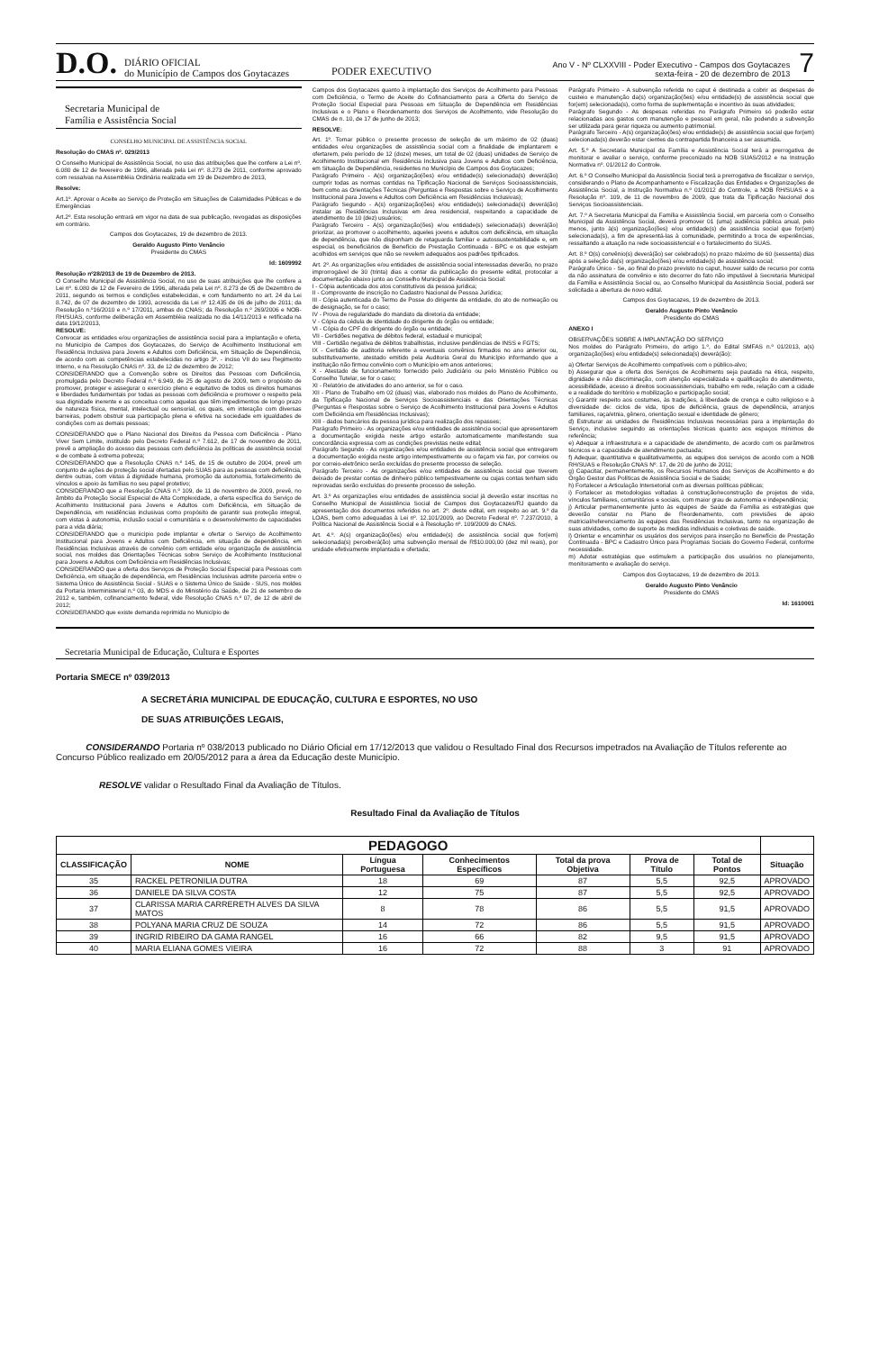D.O. DIÁRIO OFICIAL
do Município de Campos dos Goytacazes PODER EXECUTIVO Ano V - Nº CLXXVIII - Poder Executivo - Campos dos Goytacazes
sexta-feira - 20 de dezembro de 2013 7
Secretaria Municipal de
Família e Assistência Social
CONSELHO MUNICIPAL DE ASSISTÊNCIA SOCIAL
Resolução do CMAS nº. 029/2013
O Conselho Municipal de Assistência Social, no uso das atribuições que lhe confere a Lei nº. 6.080 de 12 de fevereiro de 1996, alterada pela Lei nº. 8.273 de 2011, conforme aprovado com ressalvas na Assembléia Ordinária realizada em 19 de Dezembro de 2013,
Resolve:
Art.1º. Aprovar o Aceite ao Serviço de Proteção em Situações de Calamidades Públicas e de Emergências
Art.2º. Esta resolução entrará em vigor na data de sua publicação, revogadas as disposições em contrário.
Campos dos Goytacazes, 19 de dezembro de 2013.
Geraldo Augusto Pinto Venâncio
Presidente do CMAS
Id: 1609992
Resolução nº28/2013 de 19 de Dezembro de 2013.
O Conselho Municipal de Assistência Social, no uso de suas atribuições que lhe confere a Lei nº. 6.080 de 12 de Fevereiro de 1996, alterada pela Lei nº. 8.273 de 05 de Dezembro de 2011, segundo os termos e condições estabelecidas, e com fundamento no art. 24 da Lei 8.742, de 07 de dezembro de 1993, acrescida da Lei nº 12.435 de 06 de julho de 2011; da Resolução n.º16/2010 e n.º 17/2011, ambas do CNAS; da Resolução n.º 269/2006 e NOB-RH/SUAS, conforme deliberação em Assembléia realizada no dia 14/11/2013 e retificada na data 19/12/2013,
RESOLVE:
Convocar as entidades e/ou organizações de assistência social para a implantação e oferta, no Município de Campos dos Goytacazes, do Serviço de Acolhimento Institucional em Residência Inclusiva para Jovens e Adultos com Deficiência, em Situação de Dependência, de acordo com as competências estabelecidas no artigo 3º. - inciso VII do seu Regimento Interno, e na Resolução CNAS nº. 33, de 12 de dezembro de 2012;
CONSIDERANDO que a Convenção sobre os Direitos das Pessoas com Deficiência, promulgada pelo Decreto Federal n.º 6.949, de 25 de agosto de 2009, tem o propósito de promover, proteger e assegurar o exercício pleno e equitativo de todos os direitos humanos e liberdades fundamentais por todas as pessoas com deficiência e promover o respeito pela sua dignidade inerente e as conceitua como aquelas que têm impedimentos de longo prazo de natureza física, mental, intelectual ou sensorial, os quais, em interação com diversas barreiras, podem obstruir sua participação plena e efetiva na sociedade em igualdades de condições com as demais pessoas;
CONSIDERANDO que o Plano Nacional dos Direitos da Pessoa com Deficiência - Plano Viver Sem Limite, instituído pelo Decreto Federal n.º 7.612, de 17 de novembro de 2011, prevê a ampliação do acesso das pessoas com deficiência às políticas de assistência social e de combate à extrema pobreza;
CONSIDERANDO que a Resolução CNAS n.º 145, de 15 de outubro de 2004, prevê um conjunto de ações de proteção social ofertadas pelo SUAS para as pessoas com deficiência, dentre outras, com vistas à dignidade humana, promoção da autonomia, fortalecimento de vínculos e apoio às famílias no seu papel protetivo;
CONSIDERANDO que a Resolução CNAS n.º 109, de 11 de novembro de 2009, prevê, no âmbito da Proteção Social Especial de Alta Complexidade, a oferta específica do Serviço de Acolhimento Institucional para Jovens e Adultos com Deficiência, em Situação de Dependência, em residências inclusivas como propósito de garantir sua proteção integral, com vistas à autonomia, inclusão social e comunitária e o desenvolvimento de capacidades para a vida diária;
CONSIDERANDO que o município pode implantar e ofertar o Serviço de Acolhimento Institucional para Jovens e Adultos com Deficiência, em situação de dependência, em Residências Inclusivas através de convênio com entidade e/ou organização de assistência social, nos moldes das Orientações Técnicas sobre Serviço de Acolhimento Institucional para Jovens e Adultos com Deficiência em Residências Inclusivas;
CONSIDERANDO que a oferta dos Serviços de Proteção Social Especial para Pessoas com Deficiência, em situação de dependência, em Residências Inclusivas admite parceria entre o Sistema Único de Assistência Social - SUAS e o Sistema Único de Saúde - SUS, nos moldes da Portaria Interministerial n.º 03, do MDS e do Ministério da Saúde, de 21 de setembro de 2012 e, também, cofinanciamento federal, vide Resolução CNAS n.º 07, de 12 de abril de 2012;
CONSIDERANDO que existe demanda reprimida no Município de
Campos dos Goytacazes quanto à implantação dos Serviços de Acolhimento para Pessoas com Deficiência, o Termo de Aceite do Cofinanciamento para a Oferta do Serviço de Proteção Social Especial para Pessoas em Situação de Dependência em Residências Inclusivas e o Plano e Reordenamento dos Serviços de Acolhimento, vide Resolução do CMAS de n. 10, de 17 de junho de 2013;
RESOLVE:
Art. 1º. Tornar público o presente processo de seleção de um máximo de 02 (duas) entidades e/ou organizações de assistência social com a finalidade de implantarem e ofertarem, pelo período de 12 (doze) meses, um total de 02 (duas) unidades de Serviço de Acolhimento Institucional em Residência Inclusiva para Jovens e Adultos com Deficiência, em Situação de Dependência, residentes no Município de Campos dos Goytacazes;
Parágrafo Primeiro - A(s) organização(ões) e/ou entidade(s) selecionada(s) deverá(ão) cumprir todas as normas contidas na Tipificação Nacional de Serviços Socioassistenciais, bem como as Orientações Técnicas (Perguntas e Respostas sobre o Serviço de Acolhimento Institucional para Jovens e Adultos com Deficiência em Residências Inclusivas);
Parágrafo Segundo - A(s) organização(ões) e/ou entidade(s) selecionada(s) deverá(ão) instalar as Residências Inclusivas em área residencial, respeitando a capacidade de atendimento de 10 (dez) usuários;
Parágrafo Terceiro - A(s) organização(ões) e/ou entidade(s) selecionada(s) deverá(ão) priorizar, ao promover o acolhimento, aqueles jovens e adultos com deficiência, em situação de dependência, que não disponham de retaguarda familiar e autossustentabilidade e, em especial, os beneficiários de Benefício de Prestação Continuada - BPC e os que estejam acolhidos em serviços que não se revelem adequados aos padrões tipificados.
Art. 2º. As organizações e/ou entidades de assistência social interessadas deverão, no prazo improrrogável de 30 (trinta) dias a contar da publicação do presente edital, protocolar a documentação abaixo junto ao Conselho Municipal de Assistência Social:
I - Cópia autenticada dos atos constitutivos da pessoa jurídica;
II - Comprovante de inscrição no Cadastro Nacional de Pessoa Jurídica;
III - Cópia autenticada do Termo de Posse do dirigente da entidade, do ato de nomeação ou de designação, se for o caso;
IV - Prova de regularidade do mandato da diretoria da entidade;
V - Cópia da cédula de identidade do dirigente do órgão ou entidade;
VI - Cópia do CPF do dirigente do órgão ou entidade;
VII - Certidões negativa de débitos federal, estadual e municipal;
VIII - Certidão negativa de débitos trabalhistas, inclusive pendências de INSS e FGTS;
IX - Certidão de auditoria referente a eventuais convênios firmados no ano anterior ou, substitutivamente, atestado emitido pela Auditoria Geral do Município informando que a instituição não firmou convênio com o Município em anos anteriores;
X - Atestado de funcionamento fornecido pelo Judiciário ou pelo Ministério Público ou Conselho Tutelar, se for o caso;
XI - Relatório de atividades do ano anterior, se for o caso.
XII - Plano de Trabalho em 02 (duas) vias, elaborado nos moldes do Plano de Acolhimento, da Tipificação Nacional de Serviços Socioassistenciais e das Orientações Técnicas (Perguntas e Respostas sobre o Serviço de Acolhimento Institucional para Jovens e Adultos com Deficiência em Residências Inclusivas);
XIII - dados bancários da pessoa jurídica para realização dos repasses;
Parágrafo Primeiro - As organizações e/ou entidades de assistência social que apresentarem a documentação exigida neste artigo estarão automaticamente manifestando sua concordância expressa com as condições previstas neste edital;
Parágrafo Segundo - As organizações e/ou entidades de assistência social que entregarem a documentação exigida neste artigo intempestivamente ou o façam via fax, por correios ou por correio-eletrônico serão excluídas do presente processo de seleção.
Parágrafo Terceiro - As organizações e/ou entidades de assistência social que tiverem deixado de prestar contas de dinheiro público tempestivamente ou cujas contas tenham sido reprovadas serão excluídas do presente processo de seleção.
Art. 3.º As organizações e/ou entidades de assistência social já deverão estar inscritas no Conselho Municipal de Assistência Social de Campos dos Goytacazes/RJ quando da apresentação dos documentos referidos no art. 2º. deste edital, em respeito ao art. 9.º da LOAS, bem como adequadas à Lei nº. 12.101/2009, ao Decreto Federal nº. 7.237/2010, à Política Nacional de Assistência Social e à Resolução nº. 109/2009 do CNAS.
Art. 4.º. A(s) organização(ões) e/ou entidade(s) de assistência social que for(em) selecionada(s) perceberá(ão) uma subvenção mensal de R$10.000,00 (dez mil reais), por unidade efetivamente implantada e ofertada;
Parágrafo Primeiro - A subvenção referida no caput é destinada a cobrir as despesas de custeio e manutenção da(s) organização(ões) e/ou entidade(s) de assistência social que for(em) selecionada(s), como forma de suplementação e incentivo às suas atividades;
Parágrafo Segundo - As despesas referidas no Parágrafo Primeiro só poderão estar relacionadas aos gastos com manutenção e pessoal em geral, não podendo a subvenção ser utilizada para gerar riqueza ou aumento patrimonial.
Parágrafo Terceiro - A(s) organização(ões) e/ou entidade(s) de assistência social que for(em) selecionada(s) deverão estar cientes da contrapartida financeira a ser assumida.
Art. 5.º A Secretaria Municipal da Família e Assistência Social terá a prerrogativa de monitorar e avaliar o serviço, conforme preconizado na NOB SUAS/2012 e na Instrução Normativa nº. 01/2012 do Controle.
Art. 6.º O Conselho Municipal da Assistência Social terá a prerrogativa de fiscalizar o serviço, considerando o Plano de Acompanhamento e Fiscalização das Entidades e Organizações de Assistência Social, a Instrução Normativa n.º 01/2012 do Controle, a NOB RH/SUAS e a Resolução nº. 109, de 11 de novembro de 2009, que trata da Tipificação Nacional dos Serviços Socioassistenciais.
Art. 7.º A Secretaria Municipal da Família e Assistência Social, em parceria com o Conselho Municipal da Assistência Social, deverá promover 01 (uma) audiência pública anual, pelo menos, junto à(s) organização(ões) e/ou entidade(s) de assistência social que for(em) selecionada(s), a fim de apresentá-las à comunidade, permitindo a troca de experiências, ressaltando a atuação na rede socioassistencial e o fortalecimento do SUAS.
Art. 8.º O(s) convênio(s) deverá(ão) ser celebrado(s) no prazo máximo de 60 (sessenta) dias após a seleção da(s) organização(ões) e/ou entidade(s) de assistência social;
Parágrafo Único - Se, ao final do prazo previsto no caput, houver saldo de recurso por conta da não assinatura de convênio e isto decorrer do fato não imputável à Secretaria Municipal da Família e Assistência Social ou, ao Conselho Municipal da Assistência Social, poderá ser solicitada a abertura de novo edital.
Campos dos Goytacazes, 19 de dezembro de 2013.
Geraldo Augusto Pinto Venâncio
Presidente do CMAS
ANEXO I
OBSERVAÇÕES SOBRE A IMPLANTAÇÃO DO SERVIÇO
Nos moldes do Parágrafo Primeiro, do artigo 1.º, do Edital SMFAS n.º 01/2013, a(s) organização(ões) e/ou entidade(s) selecionada(s) deverá(ão):
a) Ofertar Serviços de Acolhimento compatíveis com o público-alvo;
b) Assegurar que a oferta dos Serviços de Acolhimento seja pautada na ética, respeito, dignidade e não discriminação, com atenção especializada e qualificação do atendimento, acessibilidade, acesso a direitos socioassistenciais, trabalho em rede, relação com a cidade e a realidade do território e mobilização e participação social;
c) Garantir respeito aos costumes, às tradições, à liberdade de crença e culto religioso e à diversidade de: ciclos de vida, tipos de deficiência, graus de dependência, arranjos familiares, raça/etnia, gênero, orientação sexual e identidade de gênero;
d) Estruturar as unidades de Residências Inclusivas necessárias para a implantação do Serviço, inclusive seguindo as orientações técnicas quanto aos espaços mínimos de referência;
e) Adequar a infraestrutura e a capacidade de atendimento, de acordo com os parâmetros técnicos e a capacidade de atendimento pactuada;
f) Adequar, quantitativa e qualitativamente, as equipes dos serviços de acordo com a NOB RH/SUAS e Resolução CNAS Nº. 17, de 20 de junho de 2011;
g) Capacitar, permanentemente, os Recursos Humanos dos Serviços de Acolhimento e do Órgão Gestor das Políticas de Assistência Social e de Saúde;
h) Fortalecer a Articulação Intersetorial com as diversas políticas públicas;
i) Fortalecer as metodologias voltadas à construção/reconstrução de projetos de vida, vínculos familiares, comunitários e sociais, com maior grau de autonomia e independência;
j) Articular permanentemente junto às equipes de Saúde da Família as estratégias que deverão constar no Plano de Reordenamento, com previsões de apoio matricial/referenciamento às equipes das Residências Inclusivas, tanto na organização de suas atividades, como de suporte às medidas individuais e coletivas de saúde.
l) Orientar e encaminhar os usuários dos serviços para inserção no Benefício de Prestação Continuada - BPC e Cadastro Único para Programas Sociais do Governo Federal, conforme necessidade.
m) Adotar estratégias que estimulem a participação dos usuários no planejamento, monitoramento e avaliação do serviço.
Campos dos Goytacazes, 19 de dezembro de 2013.
Geraldo Augusto Pinto Venâncio
Presidente do CMAS
Id: 1610001
Secretaria Municipal de Educação, Cultura e Esportes
Portaria SMECE nº 039/2013
A SECRETÁRIA MUNICIPAL DE EDUCAÇÃO, CULTURA E ESPORTES, NO USO
DE SUAS ATRIBUIÇÕES LEGAIS,
CONSIDERANDO Portaria nº 038/2013 publicado no Diário Oficial em 17/12/2013 que validou o Resultado Final dos Recursos impetrados na Avaliação de Títulos referente ao Concurso Público realizado em 20/05/2012 para a área da Educação deste Município.
RESOLVE validar o Resultado Final da Avaliação de Títulos.
Resultado Final da Avaliação de Títulos
| PEDAGOGO | | | | | | | |
| --- | --- | --- | --- | --- | --- | --- | --- |
| CLASSIFICAÇÃO | NOME | Língua Portuguesa | Conhecimentos Específicos | Total da prova Objetiva | Prova de Título | Total de Pontos | Situação |
| 35 | RACKEL PETRONILIA DUTRA | 18 | 69 | 87 | 5,5 | 92,5 | APROVADO |
| 36 | DANIELE DA SILVA COSTA | 12 | 75 | 87 | 5,5 | 92,5 | APROVADO |
| 37 | CLARISSA MARIA CARRERETH ALVES DA SILVA MATOS | 8 | 78 | 86 | 5,5 | 91,5 | APROVADO |
| 38 | POLYANA MARIA CRUZ DE SOUZA | 14 | 72 | 86 | 5,5 | 91,5 | APROVADO |
| 39 | INGRID RIBEIRO DA GAMA RANGEL | 16 | 66 | 82 | 9,5 | 91,5 | APROVADO |
| 40 | MARIA ELIANA GOMES VIEIRA | 16 | 72 | 88 | 3 | 91 | APROVADO |